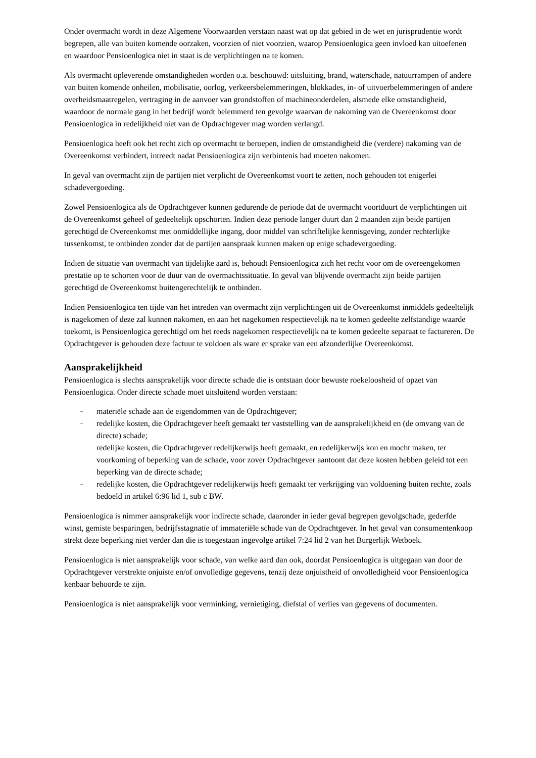Onder overmacht wordt in deze Algemene Voorwaarden verstaan naast wat op dat gebied in de wet en jurisprudentie wordt begrepen, alle van buiten komende oorzaken, voorzien of niet voorzien, waarop Pensioenlogica geen invloed kan uitoefenen en waardoor Pensioenlogica niet in staat is de verplichtingen na te komen.
Als overmacht opleverende omstandigheden worden o.a. beschouwd: uitsluiting, brand, waterschade, natuurrampen of andere van buiten komende onheilen, mobilisatie, oorlog, verkeersbelemmeringen, blokkades, in- of uitvoerbelemmeringen of andere overheidsmaatregelen, vertraging in de aanvoer van grondstoffen of machineonderdelen, alsmede elke omstandigheid, waardoor de normale gang in het bedrijf wordt belemmerd ten gevolge waarvan de nakoming van de Overeenkomst door Pensioenlogica in redelijkheid niet van de Opdrachtgever mag worden verlangd.
Pensioenlogica heeft ook het recht zich op overmacht te beroepen, indien de omstandigheid die (verdere) nakoming van de Overeenkomst verhindert, intreedt nadat Pensioenlogica zijn verbintenis had moeten nakomen.
In geval van overmacht zijn de partijen niet verplicht de Overeenkomst voort te zetten, noch gehouden tot enigerlei schadevergoeding.
Zowel Pensioenlogica als de Opdrachtgever kunnen gedurende de periode dat de overmacht voortduurt de verplichtingen uit de Overeenkomst geheel of gedeeltelijk opschorten. Indien deze periode langer duurt dan 2 maanden zijn beide partijen gerechtigd de Overeenkomst met onmiddellijke ingang, door middel van schriftelijke kennisgeving, zonder rechterlijke tussenkomst, te ontbinden zonder dat de partijen aanspraak kunnen maken op enige schadevergoeding.
Indien de situatie van overmacht van tijdelijke aard is, behoudt Pensioenlogica zich het recht voor om de overeengekomen prestatie op te schorten voor de duur van de overmachtssituatie. In geval van blijvende overmacht zijn beide partijen gerechtigd de Overeenkomst buitengerechtelijk te ontbinden.
Indien Pensioenlogica ten tijde van het intreden van overmacht zijn verplichtingen uit de Overeenkomst inmiddels gedeeltelijk is nagekomen of deze zal kunnen nakomen, en aan het nagekomen respectievelijk na te komen gedeelte zelfstandige waarde toekomt, is Pensioenlogica gerechtigd om het reeds nagekomen respectievelijk na te komen gedeelte separaat te factureren. De Opdrachtgever is gehouden deze factuur te voldoen als ware er sprake van een afzonderlijke Overeenkomst.
Aansprakelijkheid
Pensioenlogica is slechts aansprakelijk voor directe schade die is ontstaan door bewuste roekeloosheid of opzet van Pensioenlogica. Onder directe schade moet uitsluitend worden verstaan:
– materiële schade aan de eigendommen van de Opdrachtgever;
– redelijke kosten, die Opdrachtgever heeft gemaakt ter vaststelling van de aansprakelijkheid en (de omvang van de directe) schade;
– redelijke kosten, die Opdrachtgever redelijkerwijs heeft gemaakt, en redelijkerwijs kon en mocht maken, ter voorkoming of beperking van de schade, voor zover Opdrachtgever aantoont dat deze kosten hebben geleid tot een beperking van de directe schade;
– redelijke kosten, die Opdrachtgever redelijkerwijs heeft gemaakt ter verkrijging van voldoening buiten rechte, zoals bedoeld in artikel 6:96 lid 1, sub c BW.
Pensioenlogica is nimmer aansprakelijk voor indirecte schade, daaronder in ieder geval begrepen gevolgschade, gederfde winst, gemiste besparingen, bedrijfsstagnatie of immateriële schade van de Opdrachtgever. In het geval van consumentenkoop strekt deze beperking niet verder dan die is toegestaan ingevolge artikel 7:24 lid 2 van het Burgerlijk Wetboek.
Pensioenlogica is niet aansprakelijk voor schade, van welke aard dan ook, doordat Pensioenlogica is uitgegaan van door de Opdrachtgever verstrekte onjuiste en/of onvolledige gegevens, tenzij deze onjuistheid of onvolledigheid voor Pensioenlogica kenbaar behoorde te zijn.
Pensioenlogica is niet aansprakelijk voor verminking, vernietiging, diefstal of verlies van gegevens of documenten.